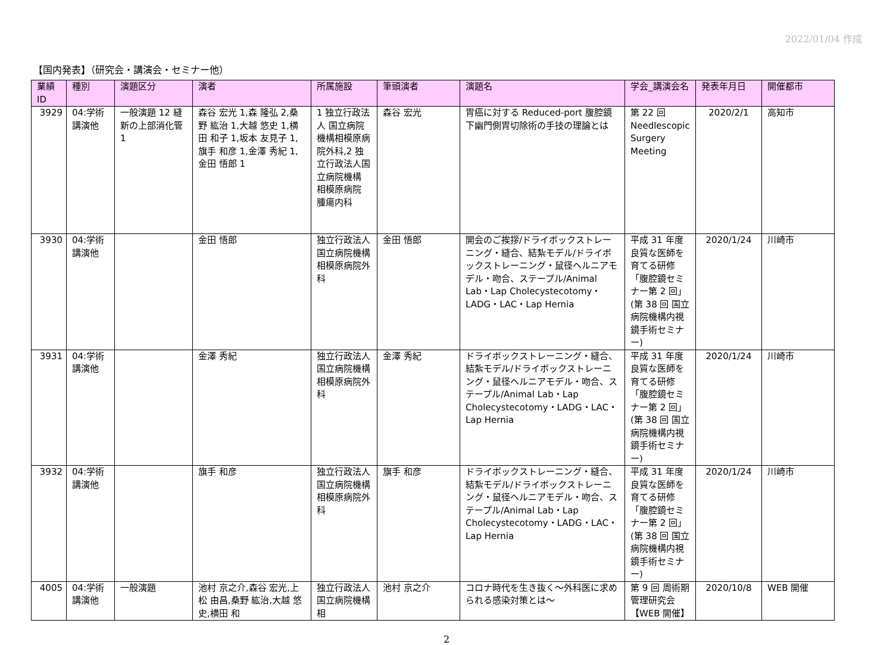2022/01/04 作成
【国内発表】（研究会・講演会・セミナー他）
| 業績ID | 種別 | 演題区分 | 演者 | 所属施設 | 筆頭演者 | 演題名 | 学会_講演会名 | 発表年月日 | 開催都市 |
| --- | --- | --- | --- | --- | --- | --- | --- | --- | --- |
| 3929 | 04:学術講演他 | 一般演題 12 縫新の上部消化管 1 | 森谷 宏光 1,森 隆弘 2,桑野 紘治 1,大越 悠史 1,横田 和子 1,坂本 友見子 1,旗手 和彦 1,金澤 秀紀 1,金田 悟郎 1 | 1 独立行政法人 国立病院機構相模原病院外科,2 独立行政法人国立病院機構 相模原病院 腫瘍内科 | 森谷 宏光 | 胃癌に対する Reduced-port 腹腔鏡下幽門側胃切除術の手技の理論とは | 第 22 回 Needlescopic Surgery Meeting | 2020/2/1 | 高知市 |
| 3930 | 04:学術講演他 | | 金田 悟郎 | 独立行政法人 国立病院機構 相模原病院外科 | 金田 悟郎 | 開会のご挨拶/ドライボックストレーニング・縫合、結紮モデル/ドライボックストレーニング・鼠径ヘルニアモデル・吻合、ステープル/Animal Lab・Lap Cholecystecotomy・LADG・LAC・Lap Hernia | 平成 31 年度 良質な医師を育てる研修「腹腔鏡セミナー第 2 回」(第 38 回 国立病院機構内視鏡手術セミナー) | 2020/1/24 | 川崎市 |
| 3931 | 04:学術講演他 | | 金澤 秀紀 | 独立行政法人 国立病院機構 相模原病院外科 | 金澤 秀紀 | ドライボックストレーニング・縫合、結紮モデル/ドライボックストレーニング・鼠径ヘルニアモデル・吻合、ステープル/Animal Lab・Lap Cholecystecotomy・LADG・LAC・Lap Hernia | 平成 31 年度 良質な医師を育てる研修「腹腔鏡セミナー第 2 回」(第 38 回 国立病院機構内視鏡手術セミナー) | 2020/1/24 | 川崎市 |
| 3932 | 04:学術講演他 | | 旗手 和彦 | 独立行政法人 国立病院機構 相模原病院外科 | 旗手 和彦 | ドライボックストレーニング・縫合、結紮モデル/ドライボックストレーニング・鼠径ヘルニアモデル・吻合、ステープル/Animal Lab・Lap Cholecystecotomy・LADG・LAC・Lap Hernia | 平成 31 年度 良質な医師を育てる研修「腹腔鏡セミナー第 2 回」(第 38 回 国立病院機構内視鏡手術セミナー) | 2020/1/24 | 川崎市 |
| 4005 | 04:学術講演他 | 一般演題 | 池村 京之介,森谷 宏光,上松 由昌,桑野 紘治,大越 悠史,横田 和 | 独立行政法人 国立病院機構 相 | 池村 京之介 | コロナ時代を生き抜く〜外科医に求められる感染対策とは〜 | 第 9 回 周術期管理研究会【WEB 開催】 | 2020/10/8 | WEB 開催 |
2